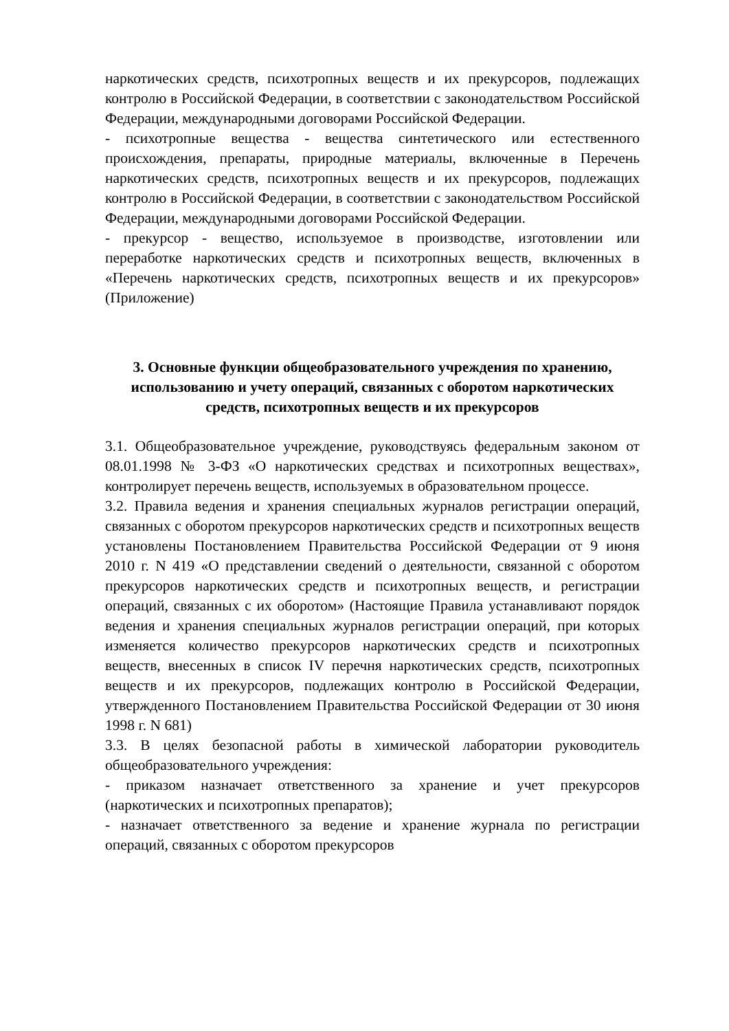наркотических средств, психотропных веществ и их прекурсоров, подлежащих контролю в Российской Федерации, в соответствии с законодательством Российской Федерации, международными договорами Российской Федерации.
- психотропные вещества - вещества синтетического или естественного происхождения, препараты, природные материалы, включенные в Перечень наркотических средств, психотропных веществ и их прекурсоров, подлежащих контролю в Российской Федерации, в соответствии с законодательством Российской Федерации, международными договорами Российской Федерации.
- прекурсор - вещество, используемое в производстве, изготовлении или переработке наркотических средств и психотропных веществ, включенных в «Перечень наркотических средств, психотропных веществ и их прекурсоров» (Приложение)
3. Основные функции общеобразовательного учреждения по хранению, использованию и учету операций, связанных с оборотом наркотических средств, психотропных веществ и их прекурсоров
3.1. Общеобразовательное учреждение, руководствуясь федеральным законом от 08.01.1998 № 3-ФЗ «О наркотических средствах и психотропных веществах», контролирует перечень веществ, используемых в образовательном процессе.
3.2. Правила ведения и хранения специальных журналов регистрации операций, связанных с оборотом прекурсоров наркотических средств и психотропных веществ установлены Постановлением Правительства Российской Федерации от 9 июня 2010 г. N 419 «О представлении сведений о деятельности, связанной с оборотом прекурсоров наркотических средств и психотропных веществ, и регистрации операций, связанных с их оборотом» (Настоящие Правила устанавливают порядок ведения и хранения специальных журналов регистрации операций, при которых изменяется количество прекурсоров наркотических средств и психотропных веществ, внесенных в список IV перечня наркотических средств, психотропных веществ и их прекурсоров, подлежащих контролю в Российской Федерации, утвержденного Постановлением Правительства Российской Федерации от 30 июня 1998 г. N 681)
3.3. В целях безопасной работы в химической лаборатории руководитель общеобразовательного учреждения:
- приказом назначает ответственного за хранение и учет прекурсоров (наркотических и психотропных препаратов);
- назначает ответственного за ведение и хранение журнала по регистрации операций, связанных с оборотом прекурсоров